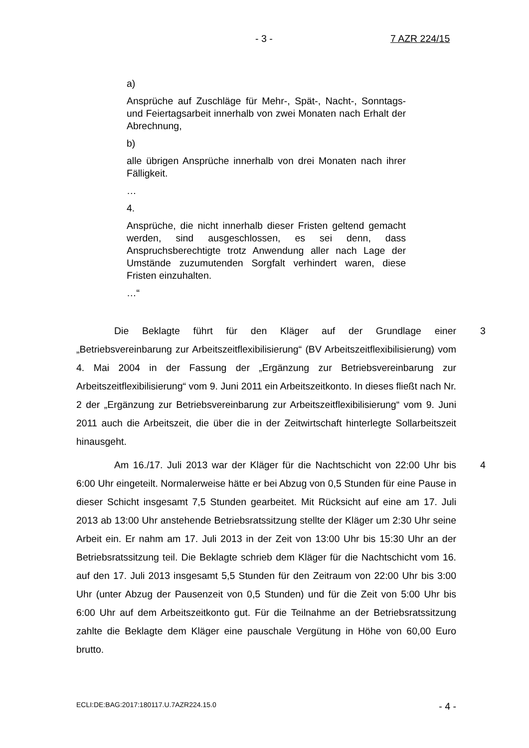- 3 - 7 AZR 224/15
a)
Ansprüche auf Zuschläge für Mehr-, Spät-, Nacht-, Sonntags- und Feiertagsarbeit innerhalb von zwei Monaten nach Erhalt der Abrechnung,
b)
alle übrigen Ansprüche innerhalb von drei Monaten nach ihrer Fälligkeit.
…
4.
Ansprüche, die nicht innerhalb dieser Fristen geltend gemacht werden, sind ausgeschlossen, es sei denn, dass Anspruchsberechtigte trotz Anwendung aller nach Lage der Umstände zuzumutenden Sorgfalt verhindert waren, diese Fristen einzuhalten.
…“
3 Die Beklagte führt für den Kläger auf der Grundlage einer „Betriebsvereinbarung zur Arbeitszeitflexibilisierung“ (BV Arbeitszeitflexibilisierung) vom 4. Mai 2004 in der Fassung der „Ergänzung zur Betriebsvereinbarung zur Arbeitszeitflexibilisierung“ vom 9. Juni 2011 ein Arbeitszeitkonto. In dieses fließt nach Nr. 2 der „Ergänzung zur Betriebsvereinbarung zur Arbeitszeitflexibilisierung“ vom 9. Juni 2011 auch die Arbeitszeit, die über die in der Zeitwirtschaft hinterlegte Sollarbeitszeit hinausgeht.
4 Am 16./17. Juli 2013 war der Kläger für die Nachtschicht von 22:00 Uhr bis 6:00 Uhr eingeteilt. Normalerweise hätte er bei Abzug von 0,5 Stunden für eine Pause in dieser Schicht insgesamt 7,5 Stunden gearbeitet. Mit Rücksicht auf eine am 17. Juli 2013 ab 13:00 Uhr anstehende Betriebsratssitzung stellte der Kläger um 2:30 Uhr seine Arbeit ein. Er nahm am 17. Juli 2013 in der Zeit von 13:00 Uhr bis 15:30 Uhr an der Betriebsratssitzung teil. Die Beklagte schrieb dem Kläger für die Nachtschicht vom 16. auf den 17. Juli 2013 insgesamt 5,5 Stunden für den Zeitraum von 22:00 Uhr bis 3:00 Uhr (unter Abzug der Pausenzeit von 0,5 Stunden) und für die Zeit von 5:00 Uhr bis 6:00 Uhr auf dem Arbeitszeitkonto gut. Für die Teilnahme an der Betriebsratssitzung zahlte die Beklagte dem Kläger eine pauschale Vergütung in Höhe von 60,00 Euro brutto.
ECLI:DE:BAG:2017:180117.U.7AZR224.15.0 - 4 -